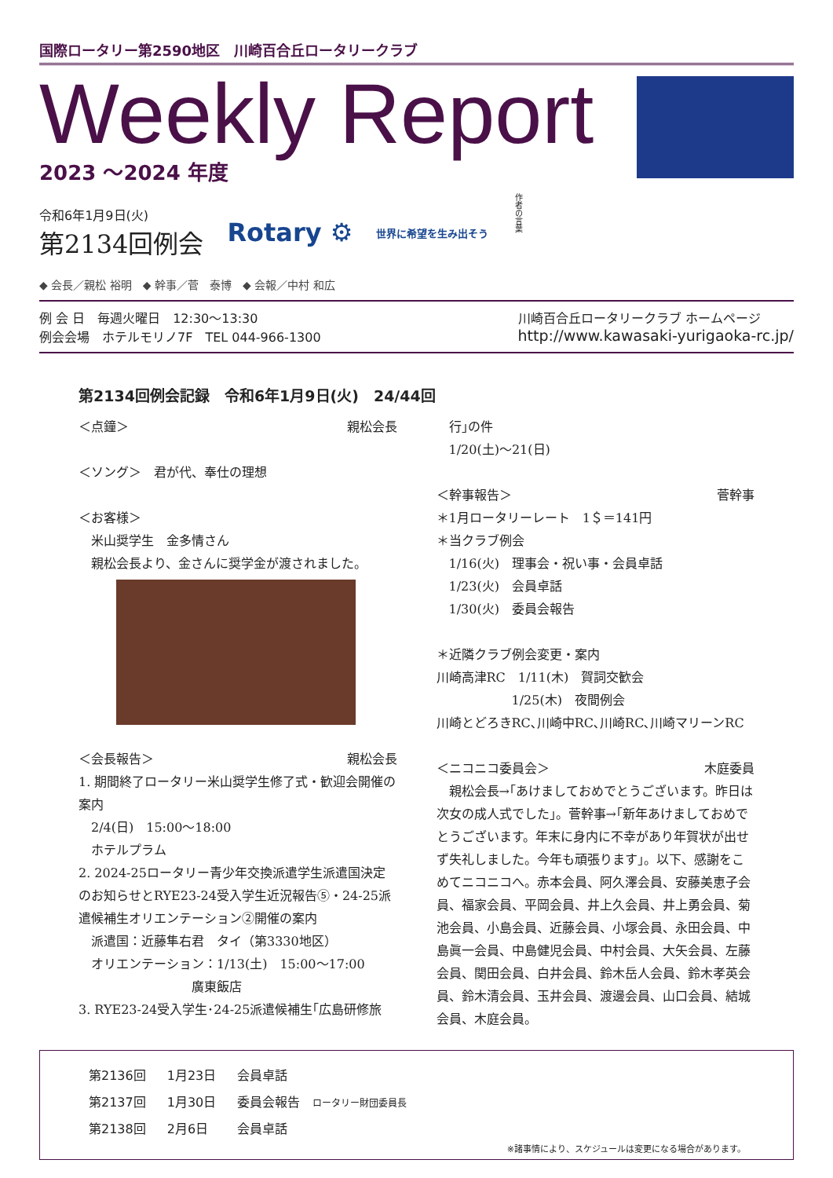国際ロータリー第2590地区　川崎百合丘ロータリークラブ
Weekly Report
2023 ～2024 年度
令和6年1月9日(火)
第2134回例会
Rotary ⚙
世界に希望を生み出そう
作者の言葉
◆ 会長／親松 裕明　◆ 幹事／菅　泰博　◆ 会報／中村 和広
例 会 日　毎週火曜日　12:30〜13:30
例会会場　ホテルモリノ7F　TEL 044-966-1300
川崎百合丘ロータリークラブ ホームページ
http://www.kawasaki-yurigaoka-rc.jp/
第2134回例会記録　令和6年1月9日(火)　24/44回
＜点鐘＞ 親松会長
＜ソング＞　君が代、奉仕の理想
＜お客様＞
　米山奨学生　金多情さん
　親松会長より、金さんに奨学金が渡されました。
＜会長報告＞ 親松会長
1. 期間終了ロータリー米山奨学生修了式・歓迎会開催の案内
　2/4(日)　15:00〜18:00
　ホテルプラム
2. 2024-25ロータリー青少年交換派遣学生派遣国決定のお知らせとRYE23-24受入学生近況報告⑤・24-25派遣候補生オリエンテーション②開催の案内
　派遣国：近藤隼右君　タイ（第3330地区）
　オリエンテーション：1/13(土)　15:00〜17:00
　　　　　　　　　廣東飯店
3. RYE23-24受入学生･24-25派遣候補生｢広島研修旅
　行｣の件
　1/20(土)〜21(日)
＜幹事報告＞ 菅幹事
＊1月ロータリーレート　1＄＝141円
＊当クラブ例会
　1/16(火)　理事会・祝い事・会員卓話
　1/23(火)　会員卓話
　1/30(火)　委員会報告
＊近隣クラブ例会変更・案内
川崎高津RC　1/11(木)　賀詞交歓会
　　　　　　1/25(木)　夜間例会
川崎とどろきRC､川崎中RC､川崎RC､川崎マリーンRC
＜ニコニコ委員会＞ 木庭委員
　親松会長→｢あけましておめでとうございます。昨日は次女の成人式でした｣。菅幹事→｢新年あけましておめでとうございます。年末に身内に不幸があり年賀状が出せず失礼しました。今年も頑張ります｣。以下、感謝をこめてニコニコへ。赤本会員、阿久澤会員、安藤美恵子会員、福家会員、平岡会員、井上久会員、井上勇会員、菊池会員、小島会員、近藤会員、小塚会員、永田会員、中島眞一会員、中島健児会員、中村会員、大矢会員、左藤会員、関田会員、白井会員、鈴木岳人会員、鈴木孝英会員、鈴木清会員、玉井会員、渡邊会員、山口会員、結城会員、木庭会員。
| 第2136回 | 1月23日 | 会員卓話 |
| 第2137回 | 1月30日 | 委員会報告 ロータリー財団委員長 |
| 第2138回 | 2月6日 | 会員卓話 |
※諸事情により、スケジュールは変更になる場合があります。